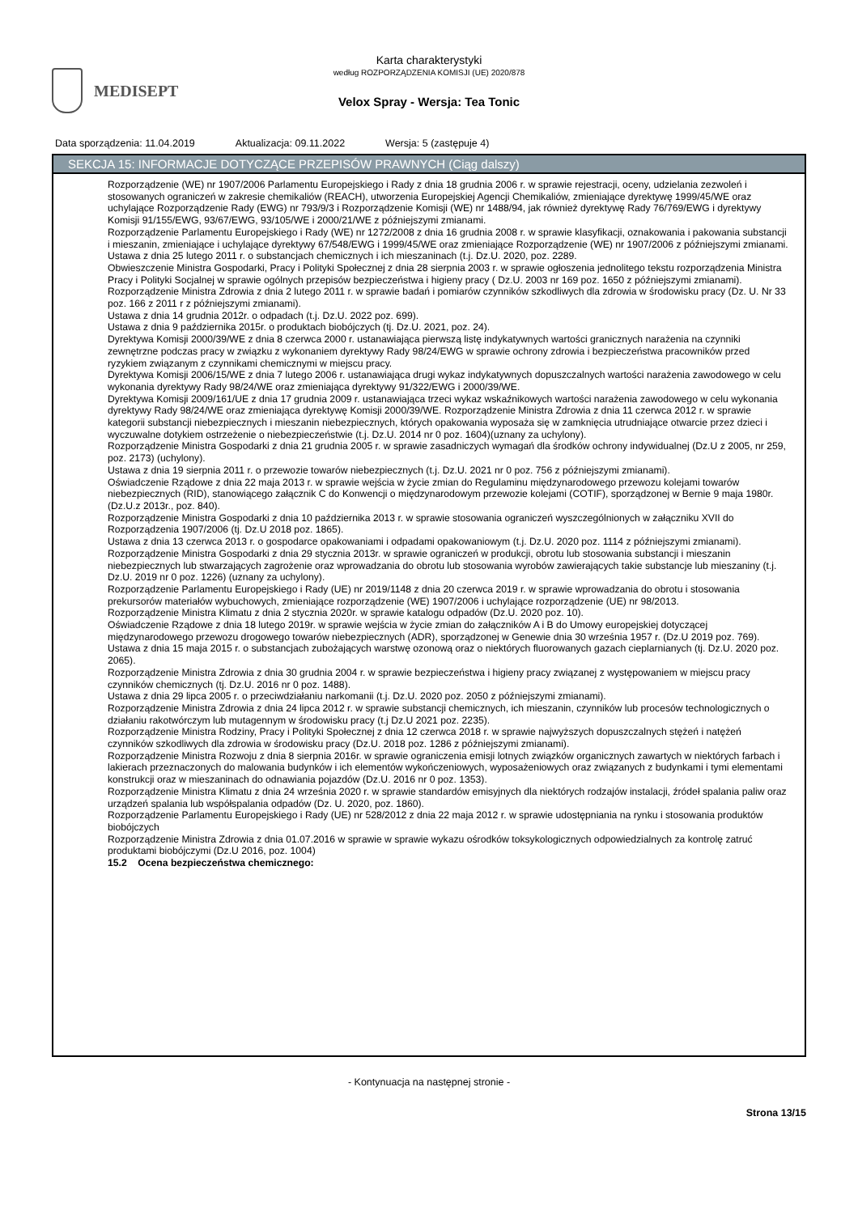MEDISEPT
Karta charakterystyki
według ROZPORZĄDZENIA KOMISJI (UE) 2020/878
Velox Spray - Wersja: Tea Tonic
Data sporządzenia: 11.04.2019 Aktualizacja: 09.11.2022 Wersja: 5 (zastępuje 4)
SEKCJA 15: INFORMACJE DOTYCZĄCE PRZEPISÓW PRAWNYCH (Ciąg dalszy)
Rozporządzenie (WE) nr 1907/2006 Parlamentu Europejskiego i Rady z dnia 18 grudnia 2006 r. w sprawie rejestracji, oceny, udzielania zezwoleń i stosowanych ograniczeń w zakresie chemikaliów (REACH), utworzenia Europejskiej Agencji Chemikaliów, zmieniające dyrektywę 1999/45/WE oraz uchylające Rozporządzenie Rady (EWG) nr 793/9/3 i Rozporządzenie Komisji (WE) nr 1488/94, jak również dyrektywę Rady 76/769/EWG i dyrektywy Komisji 91/155/EWG, 93/67/EWG, 93/105/WE i 2000/21/WE z późniejszymi zmianami.
Rozporządzenie Parlamentu Europejskiego i Rady (WE) nr 1272/2008 z dnia 16 grudnia 2008 r. w sprawie klasyfikacji, oznakowania i pakowania substancji i mieszanin, zmieniające i uchylające dyrektywy 67/548/EWG i 1999/45/WE oraz zmieniające Rozporządzenie (WE) nr 1907/2006 z późniejszymi zmianami.
Ustawa z dnia 25 lutego 2011 r. o substancjach chemicznych i ich mieszaninach (t.j. Dz.U. 2020, poz. 2289.
Obwieszczenie Ministra Gospodarki, Pracy i Polityki Społecznej z dnia 28 sierpnia 2003 r. w sprawie ogłoszenia jednolitego tekstu rozporządzenia Ministra Pracy i Polityki Socjalnej w sprawie ogólnych przepisów bezpieczeństwa i higieny pracy ( Dz.U. 2003 nr 169 poz. 1650 z późniejszymi zmianami).
Rozporządzenie Ministra Zdrowia z dnia 2 lutego 2011 r. w sprawie badań i pomiarów czynników szkodliwych dla zdrowia w środowisku pracy (Dz. U. Nr 33 poz. 166 z 2011 r z późniejszymi zmianami).
Ustawa z dnia 14 grudnia 2012r. o odpadach (t.j. Dz.U. 2022 poz. 699).
Ustawa z dnia 9 października 2015r. o produktach biobójczych (tj. Dz.U. 2021, poz. 24).
Dyrektywa Komisji 2000/39/WE z dnia 8 czerwca 2000 r. ustanawiająca pierwszą listę indykatywnych wartości granicznych narażenia na czynniki zewnętrzne podczas pracy w związku z wykonaniem dyrektywy Rady 98/24/EWG w sprawie ochrony zdrowia i bezpieczeństwa pracowników przed ryzykiem związanym z czynnikami chemicznymi w miejscu pracy.
Dyrektywa Komisji 2006/15/WE z dnia 7 lutego 2006 r. ustanawiająca drugi wykaz indykatywnych dopuszczalnych wartości narażenia zawodowego w celu wykonania dyrektywy Rady 98/24/WE oraz zmieniająca dyrektywy 91/322/EWG i 2000/39/WE.
Dyrektywa Komisji 2009/161/UE z dnia 17 grudnia 2009 r. ustanawiająca trzeci wykaz wskaźnikowych wartości narażenia zawodowego w celu wykonania dyrektywy Rady 98/24/WE oraz zmieniająca dyrektywę Komisji 2000/39/WE. Rozporządzenie Ministra Zdrowia z dnia 11 czerwca 2012 r. w sprawie kategorii substancji niebezpiecznych i mieszanin niebezpiecznych, których opakowania wyposaża się w zamknięcia utrudniające otwarcie przez dzieci i wyczuwalne dotykiem ostrzeżenie o niebezpieczeństwie (t.j. Dz.U. 2014 nr 0 poz. 1604)(uznany za uchylony).
Rozporządzenie Ministra Gospodarki z dnia 21 grudnia 2005 r. w sprawie zasadniczych wymagań dla środków ochrony indywidualnej (Dz.U z 2005, nr 259, poz. 2173) (uchylony).
Ustawa z dnia 19 sierpnia 2011 r. o przewozie towarów niebezpiecznych (t.j. Dz.U. 2021 nr 0 poz. 756 z późniejszymi zmianami).
Oświadczenie Rządowe z dnia 22 maja 2013 r. w sprawie wejścia w życie zmian do Regulaminu międzynarodowego przewozu kolejami towarów niebezpiecznych (RID), stanowiącego załącznik C do Konwencji o międzynarodowym przewozie kolejami (COTIF), sporządzonej w Bernie 9 maja 1980r. (Dz.U.z 2013r., poz. 840).
Rozporządzenie Ministra Gospodarki z dnia 10 października 2013 r. w sprawie stosowania ograniczeń wyszczególnionych w załączniku XVII do Rozporządzenia 1907/2006 (tj. Dz.U 2018 poz. 1865).
Ustawa z dnia 13 czerwca 2013 r. o gospodarce opakowaniami i odpadami opakowaniowym (t.j. Dz.U. 2020 poz. 1114 z późniejszymi zmianami).
Rozporządzenie Ministra Gospodarki z dnia 29 stycznia 2013r. w sprawie ograniczeń w produkcji, obrotu lub stosowania substancji i mieszanin niebezpiecznych lub stwarzających zagrożenie oraz wprowadzania do obrotu lub stosowania wyrobów zawierających takie substancje lub mieszaniny (t.j. Dz.U. 2019 nr 0 poz. 1226) (uznany za uchylony).
Rozporządzenie Parlamentu Europejskiego i Rady (UE) nr 2019/1148 z dnia 20 czerwca 2019 r. w sprawie wprowadzania do obrotu i stosowania prekursorów materiałów wybuchowych, zmieniające rozporządzenie (WE) 1907/2006 i uchylające rozporządzenie (UE) nr 98/2013.
Rozporządzenie Ministra Klimatu z dnia 2 stycznia 2020r. w sprawie katalogu odpadów (Dz.U. 2020 poz. 10).
Oświadczenie Rządowe z dnia 18 lutego 2019r. w sprawie wejścia w życie zmian do załączników A i B do Umowy europejskiej dotyczącej międzynarodowego przewozu drogowego towarów niebezpiecznych (ADR), sporządzonej w Genewie dnia 30 września 1957 r. (Dz.U 2019 poz. 769).
Ustawa z dnia 15 maja 2015 r. o substancjach zubożających warstwę ozonową oraz o niektórych fluorowanych gazach cieplarnianych (tj. Dz.U. 2020 poz. 2065).
Rozporządzenie Ministra Zdrowia z dnia 30 grudnia 2004 r. w sprawie bezpieczeństwa i higieny pracy związanej z występowaniem w miejscu pracy czynników chemicznych (tj. Dz.U. 2016 nr 0 poz. 1488).
Ustawa z dnia 29 lipca 2005 r. o przeciwdziałaniu narkomanii (t.j. Dz.U. 2020 poz. 2050 z późniejszymi zmianami).
Rozporządzenie Ministra Zdrowia z dnia 24 lipca 2012 r. w sprawie substancji chemicznych, ich mieszanin, czynników lub procesów technologicznych o działaniu rakotwórczym lub mutagennym w środowisku pracy (t.j Dz.U 2021 poz. 2235).
Rozporządzenie Ministra Rodziny, Pracy i Polityki Społecznej z dnia 12 czerwca 2018 r. w sprawie najwyższych dopuszczalnych stężeń i natężeń czynników szkodliwych dla zdrowia w środowisku pracy (Dz.U. 2018 poz. 1286 z późniejszymi zmianami).
Rozporządzenie Ministra Rozwoju z dnia 8 sierpnia 2016r. w sprawie ograniczenia emisji lotnych związków organicznych zawartych w niektórych farbach i lakierach przeznaczonych do malowania budynków i ich elementów wykończeniowych, wyposażeniowych oraz związanych z budynkami i tymi elementami konstrukcji oraz w mieszaninach do odnawiania pojazdów (Dz.U. 2016 nr 0 poz. 1353).
Rozporządzenie Ministra Klimatu z dnia 24 września 2020 r. w sprawie standardów emisyjnych dla niektórych rodzajów instalacji, źródeł spalania paliw oraz urządzeń spalania lub współspalania odpadów (Dz. U. 2020, poz. 1860).
Rozporządzenie Parlamentu Europejskiego i Rady (UE) nr 528/2012 z dnia 22 maja 2012 r. w sprawie udostępniania na rynku i stosowania produktów biobójczych
Rozporządzenie Ministra Zdrowia z dnia 01.07.2016 w sprawie w sprawie wykazu ośrodków toksykologicznych odpowiedzialnych za kontrolę zatruć produktami biobójczymi (Dz.U 2016, poz. 1004)
15.2 Ocena bezpieczeństwa chemicznego:
- Kontynuacja na następnej stronie -
Strona 13/15